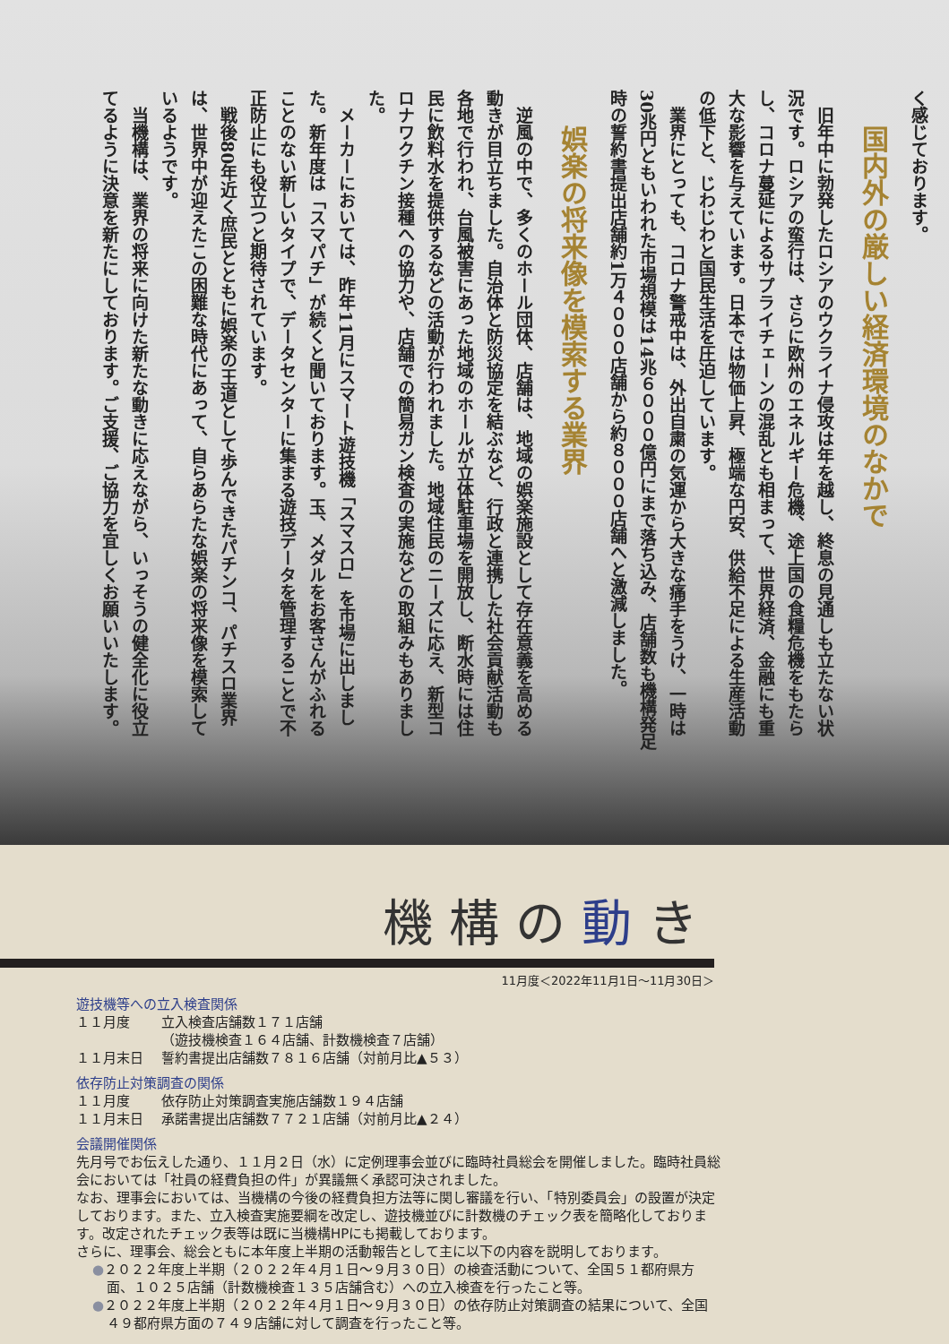く感じております。
国内外の厳しい経済環境のなかで
旧年中に勃発したロシアのウクライナ侵攻は年を越し、終息の見通しも立たない状況です。ロシアの蛮行は、さらに欧州のエネルギー危機、途上国の食糧危機をもたらし、コロナ蔓延によるサプライチェーンの混乱とも相まって、世界経済、金融にも重大な影響を与えています。日本では物価上昇、極端な円安、供給不足による生産活動の低下と、じわじわと国民生活を圧迫しています。
業界にとっても、コロナ警戒中は、外出自粛の気運から大きな痛手をうけ、一時は30兆円ともいわれた市場規模は14兆６０００億円にまで落ち込み、店舗数も機構発足時の誓約書提出店舗約1万４０００店舗から約８０００店舗へと激減しました。
娯楽の将来像を模索する業界
逆風の中で、多くのホール団体、店舗は、地域の娯楽施設として存在意義を高める動きが目立ちました。自治体と防災協定を結ぶなど、行政と連携した社会貢献活動も各地で行われ、台風被害にあった地域のホールが立体駐車場を開放し、断水時には住民に飲料水を提供するなどの活動が行われました。地域住民のニーズに応え、新型コロナワクチン接種への協力や、店舗での簡易ガン検査の実施などの取組みもありました。
メーカーにおいては、昨年11月にスマート遊技機「スマスロ」を市場に出しました。新年度は「スマパチ」が続くと聞いております。玉、メダルをお客さんがふれることのない新しいタイプで、データセンターに集まる遊技データを管理することで不正防止にも役立つと期待されています。
戦後80年近く庶民とともに娯楽の王道として歩んできたパチンコ、パチスロ業界は、世界中が迎えたこの困難な時代にあって、自らあらたな娯楽の将来像を模索しているようです。
当機構は、業界の将来に向けた新たな動きに応えながら、いっそうの健全化に役立てるように決意を新たにしております。ご支援、ご協力を宜しくお願いいたします。
機構の動き
11月度＜2022年11月1日～11月30日＞
遊技機等への立入検査関係
１１月度 立入検査店舗数１７１店舗
（遊技機検査１６４店舗、計数機検査７店舗）
１１月末日 誓約書提出店舗数７８１６店舗（対前月比▲５３）
依存防止対策調査の関係
１１月度 依存防止対策調査実施店舗数１９４店舗
１１月末日 承諾書提出店舗数７７２１店舗（対前月比▲２４）
会議開催関係
先月号でお伝えした通り、１１月２日（水）に定例理事会並びに臨時社員総会を開催しました。臨時社員総会においては「社員の経費負担の件」が異議無く承認可決されました。
なお、理事会においては、当機構の今後の経費負担方法等に関し審議を行い、「特別委員会」の設置が決定しております。また、立入検査実施要綱を改定し、遊技機並びに計数機のチェック表を簡略化しております。改定されたチェック表等は既に当機構HPにも掲載しております。
さらに、理事会、総会ともに本年度上半期の活動報告として主に以下の内容を説明しております。
●２０２２年度上半期（２０２２年４月１日～９月３０日）の検査活動について、全国５１都府県方面、１０２５店舗（計数機検査１３５店舗含む）への立入検査を行ったこと等。
●２０２２年度上半期（２０２２年４月１日～９月３０日）の依存防止対策調査の結果について、全国４９都府県方面の７４９店舗に対して調査を行ったこと等。